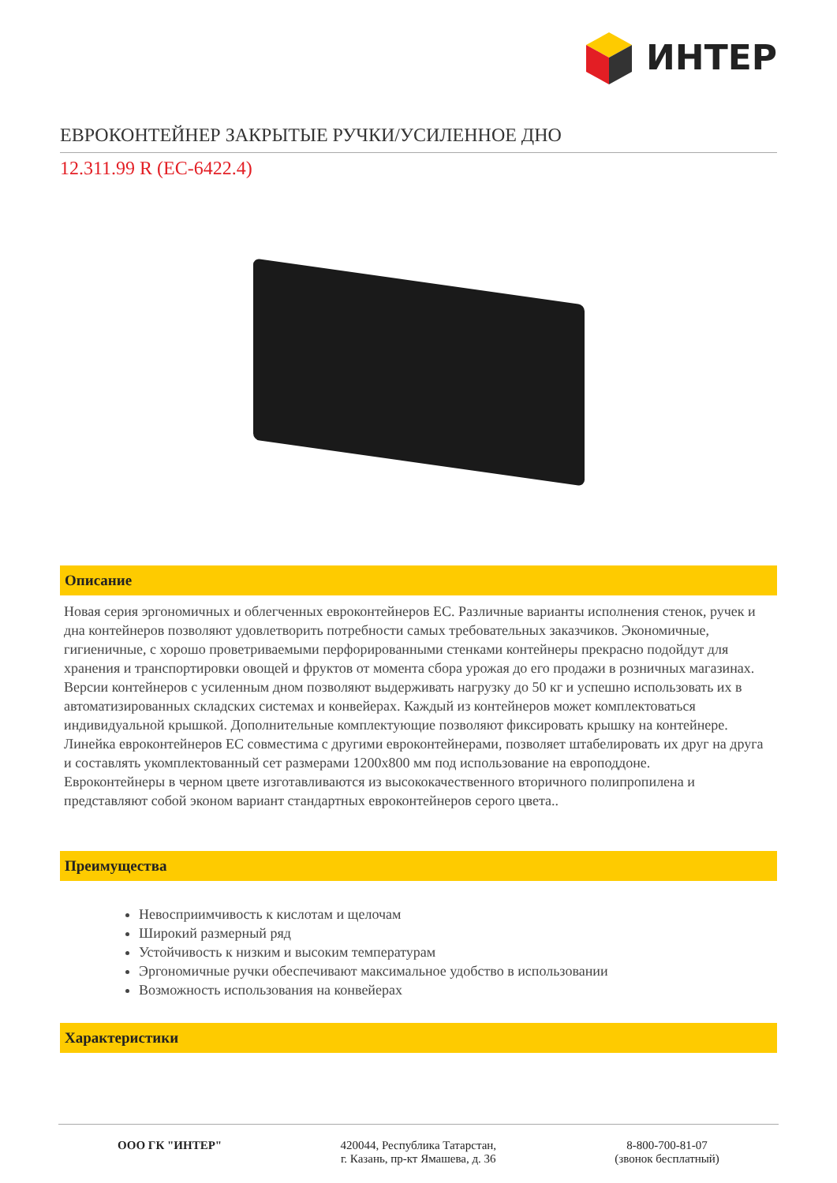ИНТЕР
ЕВРОКОНТЕЙНЕР ЗАКРЫТЫЕ РУЧКИ/УСИЛЕННОЕ ДНО
12.311.99 R (EC-6422.4)
Описание
Новая серия эргономичных и облегченных евроконтейнеров EC. Различные варианты исполнения стенок, ручек и дна контейнеров позволяют удовлетворить потребности самых требовательных заказчиков. Экономичные, гигиеничные, с хорошо проветриваемыми перфорированными стенками контейнеры прекрасно подойдут для хранения и транспортировки овощей и фруктов от момента сбора урожая до его продажи в розничных магазинах. Версии контейнеров с усиленным дном позволяют выдерживать нагрузку до 50 кг и успешно использовать их в автоматизированных складских системах и конвейерах. Каждый из контейнеров может комплектоваться индивидуальной крышкой. Дополнительные комплектующие позволяют фиксировать крышку на контейнере. Линейка евроконтейнеров EC совместима с другими евроконтейнерами, позволяет штабелировать их друг на друга и составлять укомплектованный сет размерами 1200x800 мм под использование на европоддоне.
Евроконтейнеры в черном цвете изготавливаются из высококачественного вторичного полипропилена и представляют собой эконом вариант стандартных евроконтейнеров серого цвета..
Преимущества
Невосприимчивость к кислотам и щелочам
Широкий размерный ряд
Устойчивость к низким и высоким температурам
Эргономичные ручки обеспечивают максимальное удобство в использовании
Возможность использования на конвейерах
Характеристики
ООО ГК "ИНТЕР" 420044, Республика Татарстан,
г. Казань, пр-кт Ямашева, д. 36
8-800-700-81-07
(звонок бесплатный)